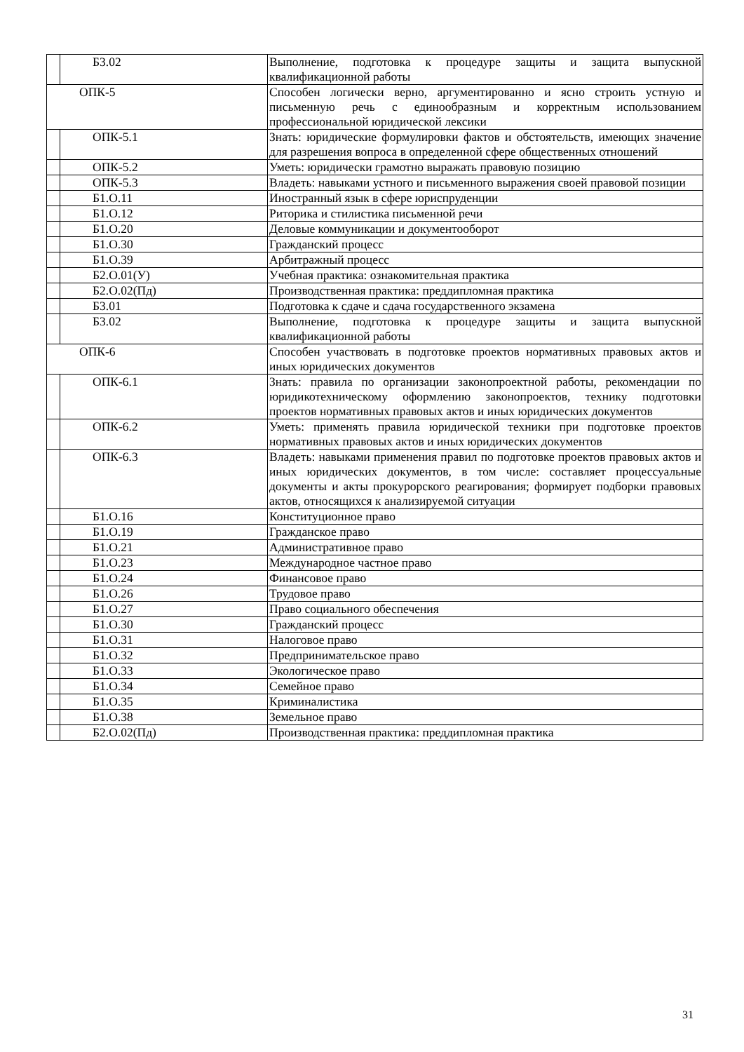| | Б3.02 | Выполнение, подготовка к процедуре защиты и защита выпускной квалификационной работы |
| ОПК-5 | | Способен логически верно, аргументированно и ясно строить устную и письменную речь с единообразным и корректным использованием профессиональной юридической лексики |
| | ОПК-5.1 | Знать: юридические формулировки фактов и обстоятельств, имеющих значение для разрешения вопроса в определенной сфере общественных отношений |
| | ОПК-5.2 | Уметь: юридически грамотно выражать правовую позицию |
| | ОПК-5.3 | Владеть: навыками устного и письменного выражения своей правовой позиции |
| | Б1.О.11 | Иностранный язык в сфере юриспруденции |
| | Б1.О.12 | Риторика и стилистика письменной речи |
| | Б1.О.20 | Деловые коммуникации и документооборот |
| | Б1.О.30 | Гражданский процесс |
| | Б1.О.39 | Арбитражный процесс |
| | Б2.О.01(У) | Учебная практика: ознакомительная практика |
| | Б2.О.02(Пд) | Производственная практика: преддипломная практика |
| | Б3.01 | Подготовка к сдаче и сдача государственного экзамена |
| | Б3.02 | Выполнение, подготовка к процедуре защиты и защита выпускной квалификационной работы |
| ОПК-6 | | Способен участвовать в подготовке проектов нормативных правовых актов и иных юридических документов |
| | ОПК-6.1 | Знать: правила по организации законопроектной работы, рекомендации по юридикотехническому оформлению законопроектов, технику подготовки проектов нормативных правовых актов и иных юридических документов |
| | ОПК-6.2 | Уметь: применять правила юридической техники при подготовке проектов нормативных правовых актов и иных юридических документов |
| | ОПК-6.3 | Владеть: навыками применения правил по подготовке проектов правовых актов и иных юридических документов, в том числе: составляет процессуальные документы и акты прокурорского реагирования; формирует подборки правовых актов, относящихся к анализируемой ситуации |
| | Б1.О.16 | Конституционное право |
| | Б1.О.19 | Гражданское право |
| | Б1.О.21 | Административное право |
| | Б1.О.23 | Международное частное право |
| | Б1.О.24 | Финансовое право |
| | Б1.О.26 | Трудовое право |
| | Б1.О.27 | Право социального обеспечения |
| | Б1.О.30 | Гражданский процесс |
| | Б1.О.31 | Налоговое право |
| | Б1.О.32 | Предпринимательское право |
| | Б1.О.33 | Экологическое право |
| | Б1.О.34 | Семейное право |
| | Б1.О.35 | Криминалистика |
| | Б1.О.38 | Земельное право |
| | Б2.О.02(Пд) | Производственная практика: преддипломная практика |
31